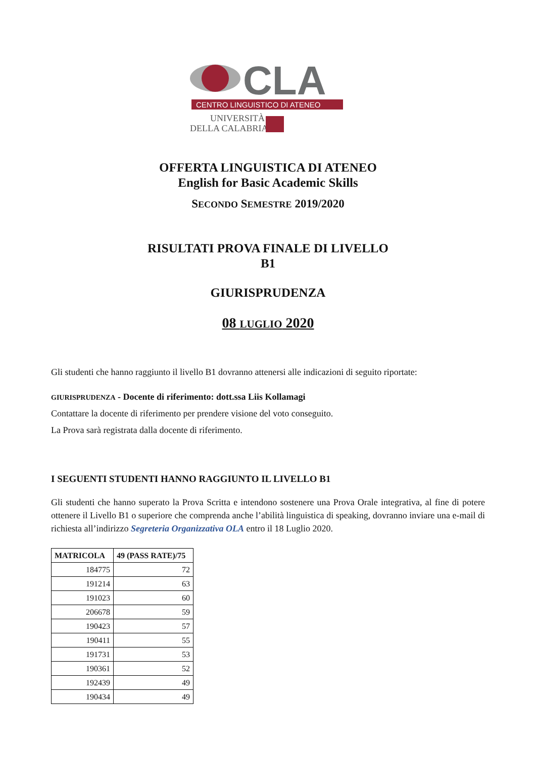CLA
CENTRO LINGUISTICO DI ATENEO
UNIVERSITÀ
DELLA CALABRIA
OFFERTA LINGUISTICA DI ATENEO
English for Basic Academic Skills
SECONDO SEMESTRE 2019/2020
RISULTATI PROVA FINALE DI LIVELLO
B1
GIURISPRUDENZA
08 LUGLIO 2020
Gli studenti che hanno raggiunto il livello B1 dovranno attenersi alle indicazioni di seguito riportate:
GIURISPRUDENZA - Docente di riferimento: dott.ssa Liis Kollamagi
Contattare la docente di riferimento per prendere visione del voto conseguito.
La Prova sarà registrata dalla docente di riferimento.
I SEGUENTI STUDENTI HANNO RAGGIUNTO IL LIVELLO B1
Gli studenti che hanno superato la Prova Scritta e intendono sostenere una Prova Orale integrativa, al fine di potere ottenere il Livello B1 o superiore che comprenda anche l’abilità linguistica di speaking, dovranno inviare una e-mail di richiesta all’indirizzo Segreteria Organizzativa OLA entro il 18 Luglio 2020.
| MATRICOLA | 49 (PASS RATE)/75 |
| --- | --- |
| 184775 | 72 |
| 191214 | 63 |
| 191023 | 60 |
| 206678 | 59 |
| 190423 | 57 |
| 190411 | 55 |
| 191731 | 53 |
| 190361 | 52 |
| 192439 | 49 |
| 190434 | 49 |